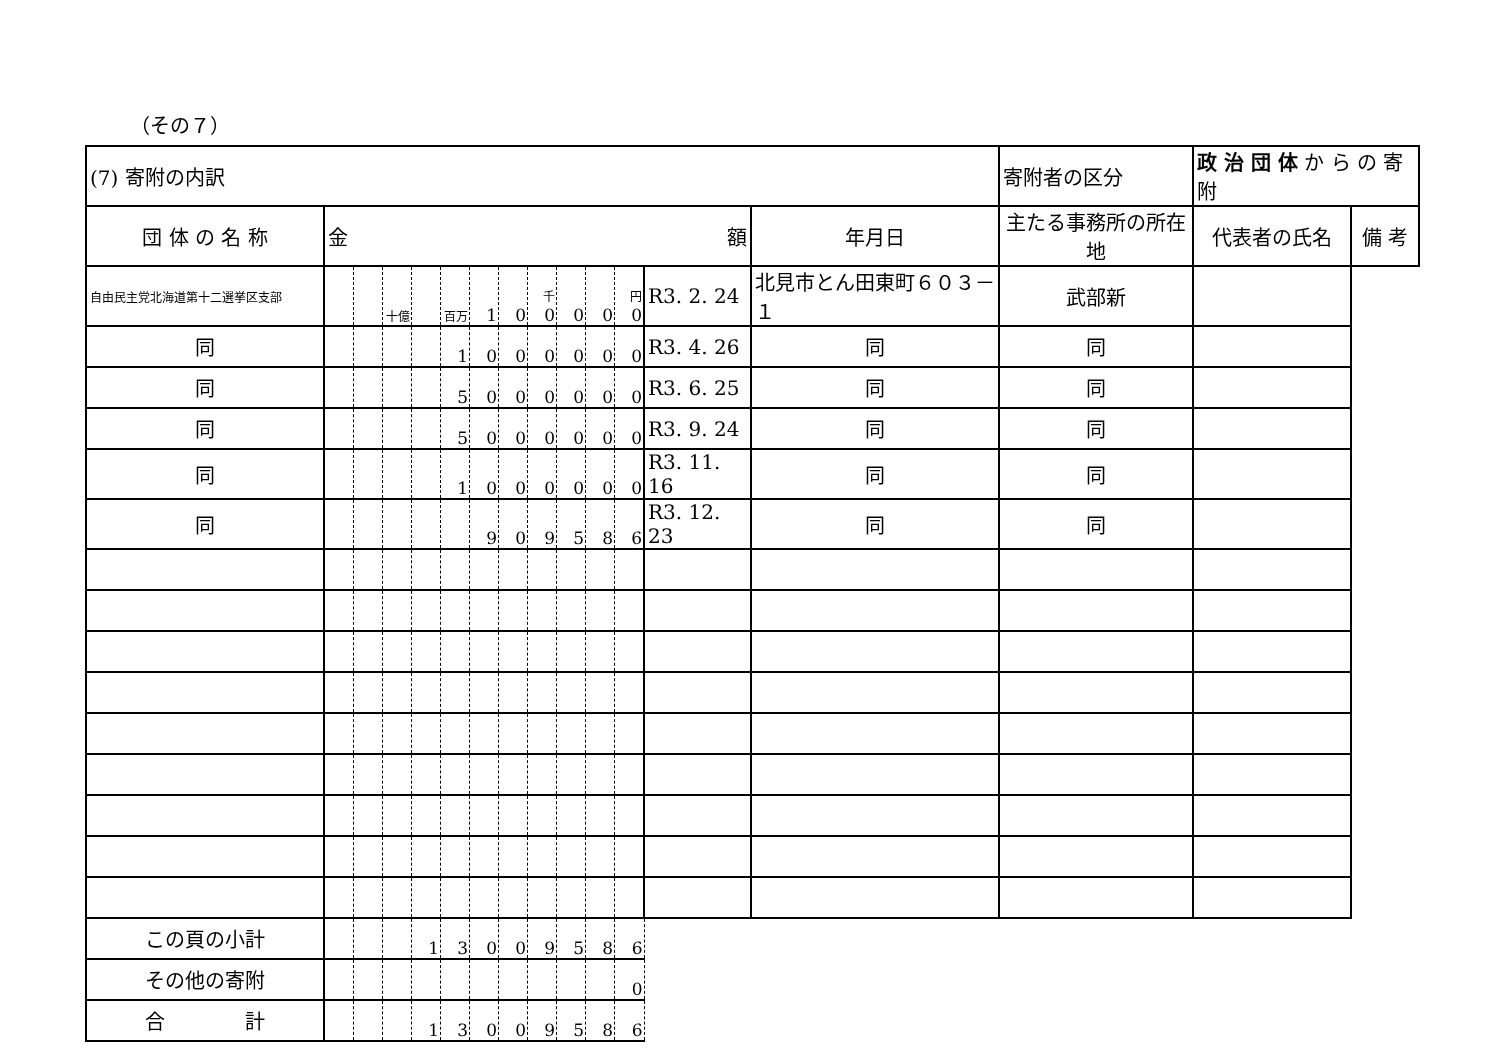（その７）
| (7) 寄附の内訳 | | | | | | | | | | | | | | 寄附者の区分 | 政 治 団 体 か ら の 寄 附 | |
| 団 体 の 名 称 | 金 額 | | | | | | | | | | | | 年月日 | 主たる事務所の所在地 | 代表者の氏名 | 備 考 |
| 自由民主党北海道第十二選挙区支部 | | | 十億 | | 百万 | 1 | 0 | 千 0 | 0 | 0 | 円 0 | | R3. 2. 24 | 北見市とん田東町６０３－１ | 武部新 | |
| 同 | | | | | 1 | 0 | 0 | 0 | 0 | 0 | 0 | | R3. 4. 26 | 同 | 同 | |
| 同 | | | | | 5 | 0 | 0 | 0 | 0 | 0 | 0 | | R3. 6. 25 | 同 | 同 | |
| 同 | | | | | 5 | 0 | 0 | 0 | 0 | 0 | 0 | | R3. 9. 24 | 同 | 同 | |
| 同 | | | | | 1 | 0 | 0 | 0 | 0 | 0 | 0 | | R3. 11. 16 | 同 | 同 | |
| 同 | | | | | | 9 | 0 | 9 | 5 | 8 | 6 | | R3. 12. 23 | 同 | 同 | |
| この頁の小計 | | | | 1 | 3 | 0 | 0 | 9 | 5 | 8 | 6 | | | | | |
| その他の寄附 | | | | | | | | | | | 0 | | | | | |
| 合 計 | | | | 1 | 3 | 0 | 0 | 9 | 5 | 8 | 6 | | | | | |